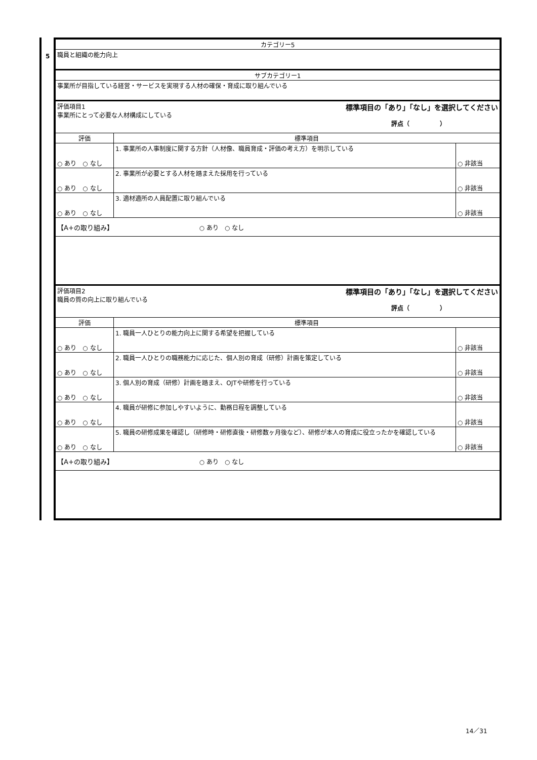5
| カテゴリー5 | | |
| 職員と組織の能力向上 | | |
| サブカテゴリー1 | | |
| 事業所が目指している経営・サービスを実現する人材の確保・育成に取り組んでいる | | |
| 評価項目1 標準項目の「あり」「なし」を選択してください 事業所にとって必要な人材構成にしている 評点（ ） | | |
| 評価 | 標準項目 | |
| ○ あり ○ なし | 1. 事業所の人事制度に関する方針（人材像、職員育成・評価の考え方）を明示している | ○ 非該当 |
| ○ あり ○ なし | 2. 事業所が必要とする人材を踏まえた採用を行っている | ○ 非該当 |
| ○ あり ○ なし | 3. 適材適所の人員配置に取り組んでいる | ○ 非該当 |
| 【A+の取り組み】 ○ あり ○ なし | | |
| 評価項目2 標準項目の「あり」「なし」を選択してください 職員の質の向上に取り組んでいる 評点（ ） | | |
| 評価 | 標準項目 | |
| ○ あり ○ なし | 1. 職員一人ひとりの能力向上に関する希望を把握している | ○ 非該当 |
| ○ あり ○ なし | 2. 職員一人ひとりの職務能力に応じた、個人別の育成（研修）計画を策定している | ○ 非該当 |
| ○ あり ○ なし | 3. 個人別の育成（研修）計画を踏まえ、OJTや研修を行っている | ○ 非該当 |
| ○ あり ○ なし | 4. 職員が研修に参加しやすいように、勤務日程を調整している | ○ 非該当 |
| ○ あり ○ なし | 5. 職員の研修成果を確認し（研修時・研修直後・研修数ヶ月後など）、研修が本人の育成に役立ったかを確認している | ○ 非該当 |
| 【A+の取り組み】 ○ あり ○ なし | | |
14／31